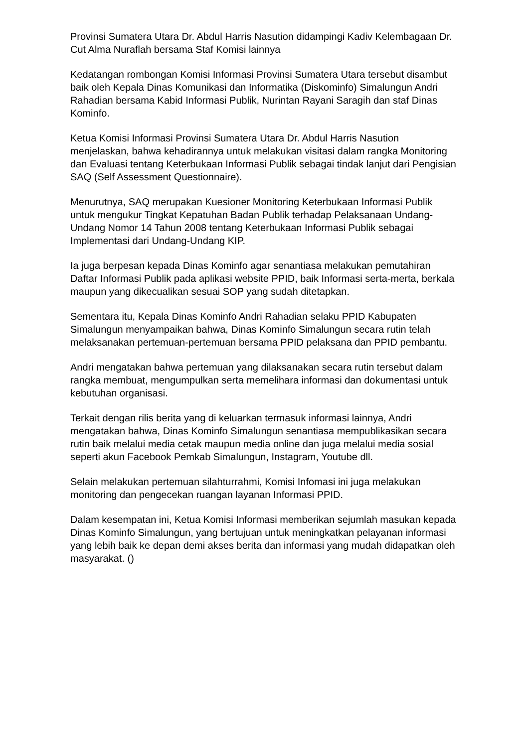Provinsi Sumatera Utara Dr. Abdul Harris Nasution didampingi Kadiv Kelembagaan Dr. Cut Alma Nuraflah bersama Staf Komisi lainnya
Kedatangan rombongan Komisi Informasi Provinsi Sumatera Utara tersebut disambut baik oleh Kepala Dinas Komunikasi dan Informatika (Diskominfo) Simalungun Andri Rahadian bersama Kabid Informasi Publik, Nurintan Rayani Saragih dan staf Dinas Kominfo.
Ketua Komisi Informasi Provinsi Sumatera Utara Dr. Abdul Harris Nasution menjelaskan, bahwa kehadirannya untuk melakukan visitasi dalam rangka Monitoring dan Evaluasi tentang Keterbukaan Informasi Publik sebagai tindak lanjut dari Pengisian SAQ (Self Assessment Questionnaire).
Menurutnya, SAQ merupakan Kuesioner Monitoring Keterbukaan Informasi Publik untuk mengukur Tingkat Kepatuhan Badan Publik terhadap Pelaksanaan Undang-Undang Nomor 14 Tahun 2008 tentang Keterbukaan Informasi Publik sebagai Implementasi dari Undang-Undang KIP.
Ia juga berpesan kepada Dinas Kominfo agar senantiasa melakukan pemutahiran Daftar Informasi Publik pada aplikasi website PPID, baik Informasi serta-merta, berkala maupun yang dikecualikan sesuai SOP yang sudah ditetapkan.
Sementara itu, Kepala Dinas Kominfo Andri Rahadian selaku PPID Kabupaten Simalungun menyampaikan bahwa, Dinas Kominfo Simalungun secara rutin telah melaksanakan pertemuan-pertemuan bersama PPID pelaksana dan PPID pembantu.
Andri mengatakan bahwa pertemuan yang dilaksanakan secara rutin tersebut dalam rangka membuat, mengumpulkan serta memelihara informasi dan dokumentasi untuk kebutuhan organisasi.
Terkait dengan rilis berita yang di keluarkan termasuk informasi lainnya, Andri mengatakan bahwa, Dinas Kominfo Simalungun senantiasa mempublikasikan secara rutin baik melalui media cetak maupun media online dan juga melalui media sosial seperti akun Facebook Pemkab Simalungun, Instagram, Youtube dll.
Selain melakukan pertemuan silahturrahmi, Komisi Infomasi ini juga melakukan monitoring dan pengecekan ruangan layanan Informasi PPID.
Dalam kesempatan ini, Ketua Komisi Informasi memberikan sejumlah masukan kepada Dinas Kominfo Simalungun, yang bertujuan untuk meningkatkan pelayanan informasi yang lebih baik ke depan demi akses berita dan informasi yang mudah didapatkan oleh masyarakat. ()